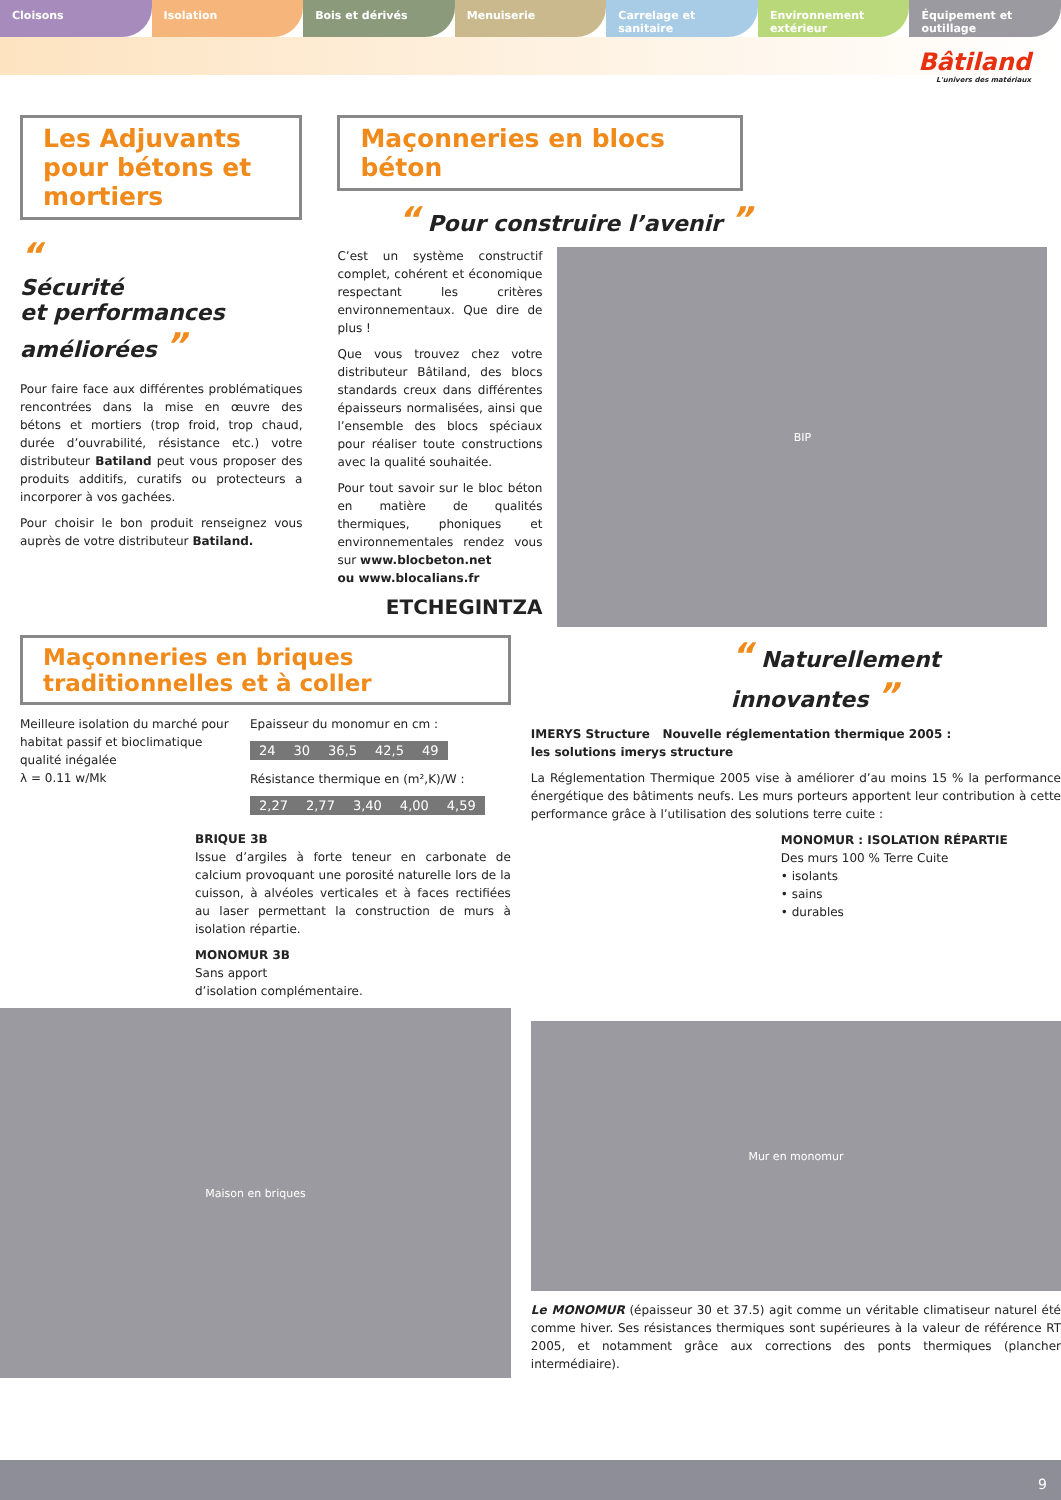Cloisons Isolation Bois et dérivés Menuiserie Carrelage et sanitaire Environnement extérieur Équipement et outillage
Bâtiland
L'univers des matériaux
Les Adjuvants pour bétons et mortiers
“
Sécurité
et performances
améliorées ”
Pour faire face aux différentes problématiques rencontrées dans la mise en œuvre des bétons et mortiers (trop froid, trop chaud, durée d’ouvrabilité, résistance etc.) votre distributeur Batiland peut vous proposer des produits additifs, curatifs ou protecteurs a incorporer à vos gachées.
Pour choisir le bon produit renseignez vous auprès de votre distributeur Batiland.
Maçonneries en blocs béton
“ Pour construire l’avenir ”
C’est un système constructif complet, cohérent et économique respectant les critères environnementaux. Que dire de plus !
Que vous trouvez chez votre distributeur Bâtiland, des blocs standards creux dans différentes épaisseurs normalisées, ainsi que l’ensemble des blocs spéciaux pour réaliser toute constructions avec la qualité souhaitée.
Pour tout savoir sur le bloc béton en matière de qualités thermiques, phoniques et environnementales rendez vous sur www.blocbeton.net
ou www.blocalians.fr
ETCHEGINTZA
BIP
Maçonneries en briques traditionnelles et à coller
Meilleure isolation du marché pour habitat passif et bioclimatique qualité inégalée
λ = 0.11 w/Mk
Epaisseur du monomur en cm :
| 24 | 30 | 36,5 | 42,5 | 49 |
Résistance thermique en (m²,K)/W :
| 2,27 | 2,77 | 3,40 | 4,00 | 4,59 |
BRIQUE 3B
Issue d’argiles à forte teneur en carbonate de calcium provoquant une porosité naturelle lors de la cuisson, à alvéoles verticales et à faces rectifiées au laser permettant la construction de murs à isolation répartie.
MONOMUR 3B
Sans apport
d’isolation complémentaire.
Maison en briques
“ Naturellement
innovantes ”
IMERYS Structure Nouvelle réglementation thermique 2005 :
les solutions imerys structure
La Réglementation Thermique 2005 vise à améliorer d’au moins 15 % la performance énergétique des bâtiments neufs. Les murs porteurs apportent leur contribution à cette performance grâce à l’utilisation des solutions terre cuite :
MONOMUR : ISOLATION RÉPARTIE
Des murs 100 % Terre Cuite
• isolants
• sains
• durables
Mur en monomur
Le MONOMUR (épaisseur 30 et 37.5) agit comme un véritable climatiseur naturel été comme hiver. Ses résistances thermiques sont supérieures à la valeur de référence RT 2005, et notamment grâce aux corrections des ponts thermiques (plancher intermédiaire).
9